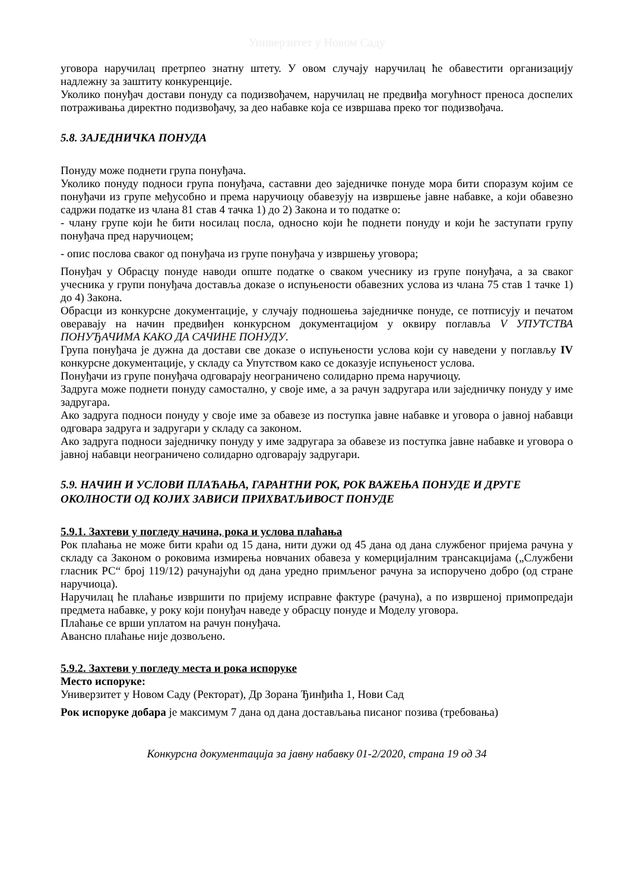Универзитет у Новом Саду
уговора наручилац претрпео знатну штету. У овом случају наручилац ће обавестити организацију надлежну за заштиту конкуренције.
Уколико понуђач достави понуду са подизвођачем, наручилац не предвиђа могућност преноса доспелих потраживања директно подизвођачу, за део набавке која се извршава преко тог подизвођача.
5.8. ЗАЈЕДНИЧКА ПОНУДА
Понуду може поднети група понуђача.
Уколико понуду подноси група понуђача, саставни део заједничке понуде мора бити споразум којим се понуђачи из групе међусобно и према наручиоцу обавезују на извршење јавне набавке, а који обавезно садржи податке из члана 81 став 4 тачка 1) до 2) Закона и то податке о:
- члану групе који ће бити носилац посла, односно који ће поднети понуду и који ће заступати групу понуђача пред наручиоцем;
- опис послова сваког од понуђача из групе понуђача у извршењу уговора;
Понуђач у Обрасцу понуде наводи опште податке о сваком учеснику из групе понуђача, а за сваког учесника у групи понуђача доставља доказе о испуњености обавезних услова из члана 75 став 1 тачке 1) до 4) Закона.
Обрасци из конкурсне документације, у случају подношења заједничке понуде, се потписују и печатом оверавају на начин предвиђен конкурсном документацијом у оквиру поглавља V УПУТСТВА ПОНУЂАЧИМА КАКО ДА САЧИНЕ ПОНУДУ.
Група понуђача је дужна да достави све доказе о испуњености услова који су наведени у поглављу IV конкурсне документације, у складу са Упутством како се доказује испуњеност услова.
Понуђачи из групе понуђача одговарају неограничено солидарно према наручиоцу.
Задруга може поднети понуду самостално, у своје име, а за рачун задругара или заједничку понуду у име задругара.
Ако задруга подноси понуду у своје име за обавезе из поступка јавне набавке и уговора о јавној набавци одговара задруга и задругари у складу са законом.
Ако задруга подноси заједничку понуду у име задругара за обавезе из поступка јавне набавке и уговора о јавној набавци неограничено солидарно одговарају задругари.
5.9. НАЧИН И УСЛОВИ ПЛАЋАЊА, ГАРАНТНИ РОК, РОК ВАЖЕЊА ПОНУДЕ И ДРУГЕ ОКОЛНОСТИ ОД КОЈИХ ЗАВИСИ ПРИХВАТЉИВОСТ ПОНУДЕ
5.9.1. Захтеви у погледу начина, рока и услова плаћања
Рок плаћања не може бити краћи од 15 дана, нити дужи од 45 дана од дана службеног пријема рачуна у складу са Законом о роковима измирења новчаних обавеза у комерцијалним трансакцијама („Службени гласник РС“ број 119/12) рачунајући од дана уредно примљеног рачуна за испоручено добро (од стране наручиоца).
Наручилац ће плаћање извршити по пријему исправне фактуре (рачуна), а по извршеној примопредаји предмета набавке, у року који понуђач наведе у обрасцу понуде и Моделу уговора.
Плаћање се врши уплатом на рачун понуђача.
Авансно плаћање није дозвољено.
5.9.2. Захтеви у погледу места и рока испоруке
Место испоруке:
Универзитет у Новом Саду (Ректорат), Др Зорана Ђинђића 1, Нови Сад
Рок испоруке добара је максимум 7 дана од дана достављања писаног позива (требовања)
Конкурсна документација за јавну набавку 01-2/2020, страна 19 од 34